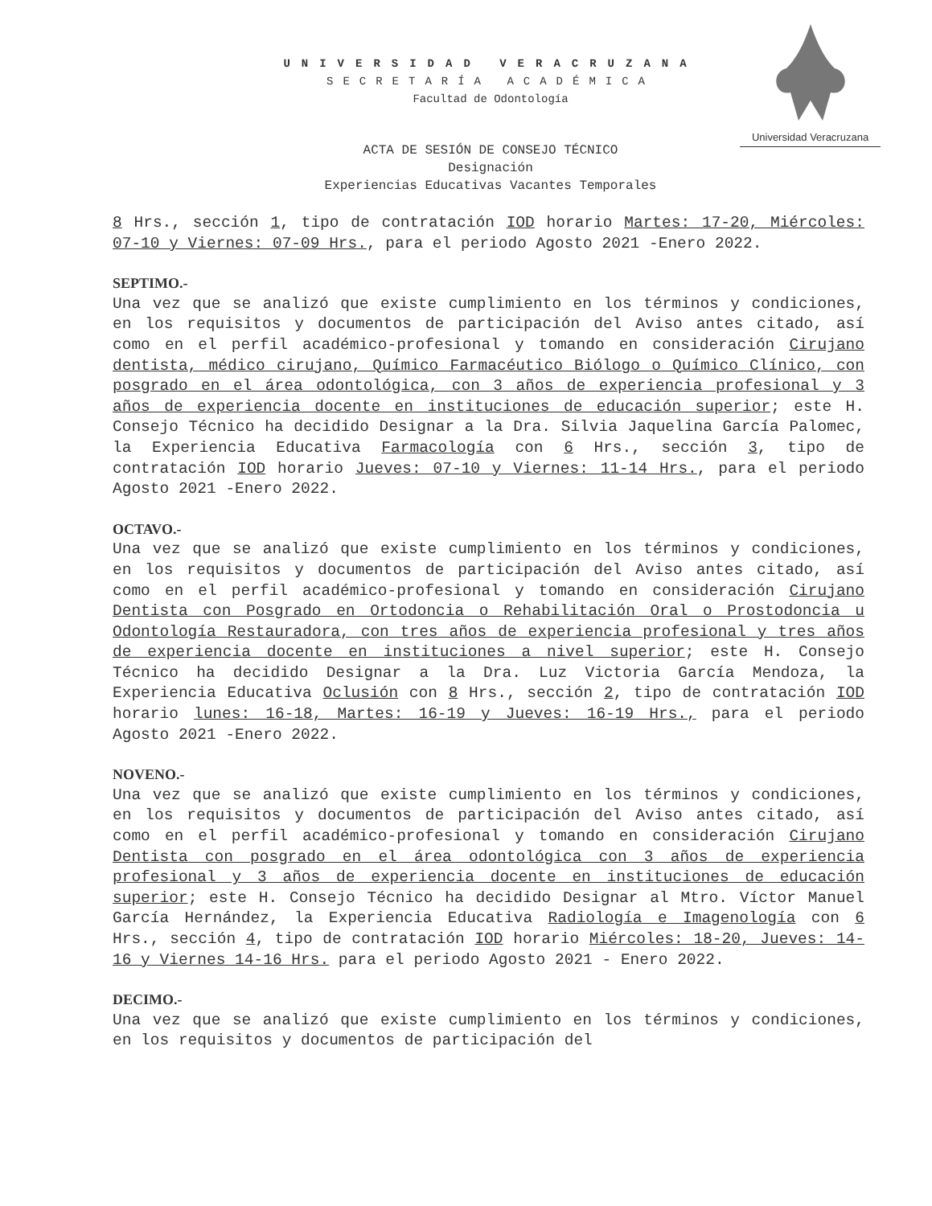UNIVERSIDAD VERACRUZANA
SECRETARÍA ACADÉMICA
Facultad de Odontología
Universidad Veracruzana
ACTA DE SESIÓN DE CONSEJO TÉCNICO
Designación
Experiencias Educativas Vacantes Temporales
8 Hrs., sección 1, tipo de contratación IOD horario Martes: 17-20, Miércoles: 07-10 y Viernes: 07-09 Hrs., para el periodo Agosto 2021 -Enero 2022.
SEPTIMO.-
Una vez que se analizó que existe cumplimiento en los términos y condiciones, en los requisitos y documentos de participación del Aviso antes citado, así como en el perfil académico-profesional y tomando en consideración Cirujano dentista, médico cirujano, Químico Farmacéutico Biólogo o Químico Clínico, con posgrado en el área odontológica, con 3 años de experiencia profesional y 3 años de experiencia docente en instituciones de educación superior; este H. Consejo Técnico ha decidido Designar a la Dra. Silvia Jaquelina García Palomec, la Experiencia Educativa Farmacología con 6 Hrs., sección 3, tipo de contratación IOD horario Jueves: 07-10 y Viernes: 11-14 Hrs., para el periodo Agosto 2021 -Enero 2022.
OCTAVO.-
Una vez que se analizó que existe cumplimiento en los términos y condiciones, en los requisitos y documentos de participación del Aviso antes citado, así como en el perfil académico-profesional y tomando en consideración Cirujano Dentista con Posgrado en Ortodoncia o Rehabilitación Oral o Prostodoncia u Odontología Restauradora, con tres años de experiencia profesional y tres años de experiencia docente en instituciones a nivel superior; este H. Consejo Técnico ha decidido Designar a la Dra. Luz Victoria García Mendoza, la Experiencia Educativa Oclusión con 8 Hrs., sección 2, tipo de contratación IOD horario lunes: 16-18, Martes: 16-19 y Jueves: 16-19 Hrs., para el periodo Agosto 2021 -Enero 2022.
NOVENO.-
Una vez que se analizó que existe cumplimiento en los términos y condiciones, en los requisitos y documentos de participación del Aviso antes citado, así como en el perfil académico-profesional y tomando en consideración Cirujano Dentista con posgrado en el área odontológica con 3 años de experiencia profesional y 3 años de experiencia docente en instituciones de educación superior; este H. Consejo Técnico ha decidido Designar al Mtro. Víctor Manuel García Hernández, la Experiencia Educativa Radiología e Imagenología con 6 Hrs., sección 4, tipo de contratación IOD horario Miércoles: 18-20, Jueves: 14-16 y Viernes 14-16 Hrs. para el periodo Agosto 2021 - Enero 2022.
DECIMO.-
Una vez que se analizó que existe cumplimiento en los términos y condiciones, en los requisitos y documentos de participación del